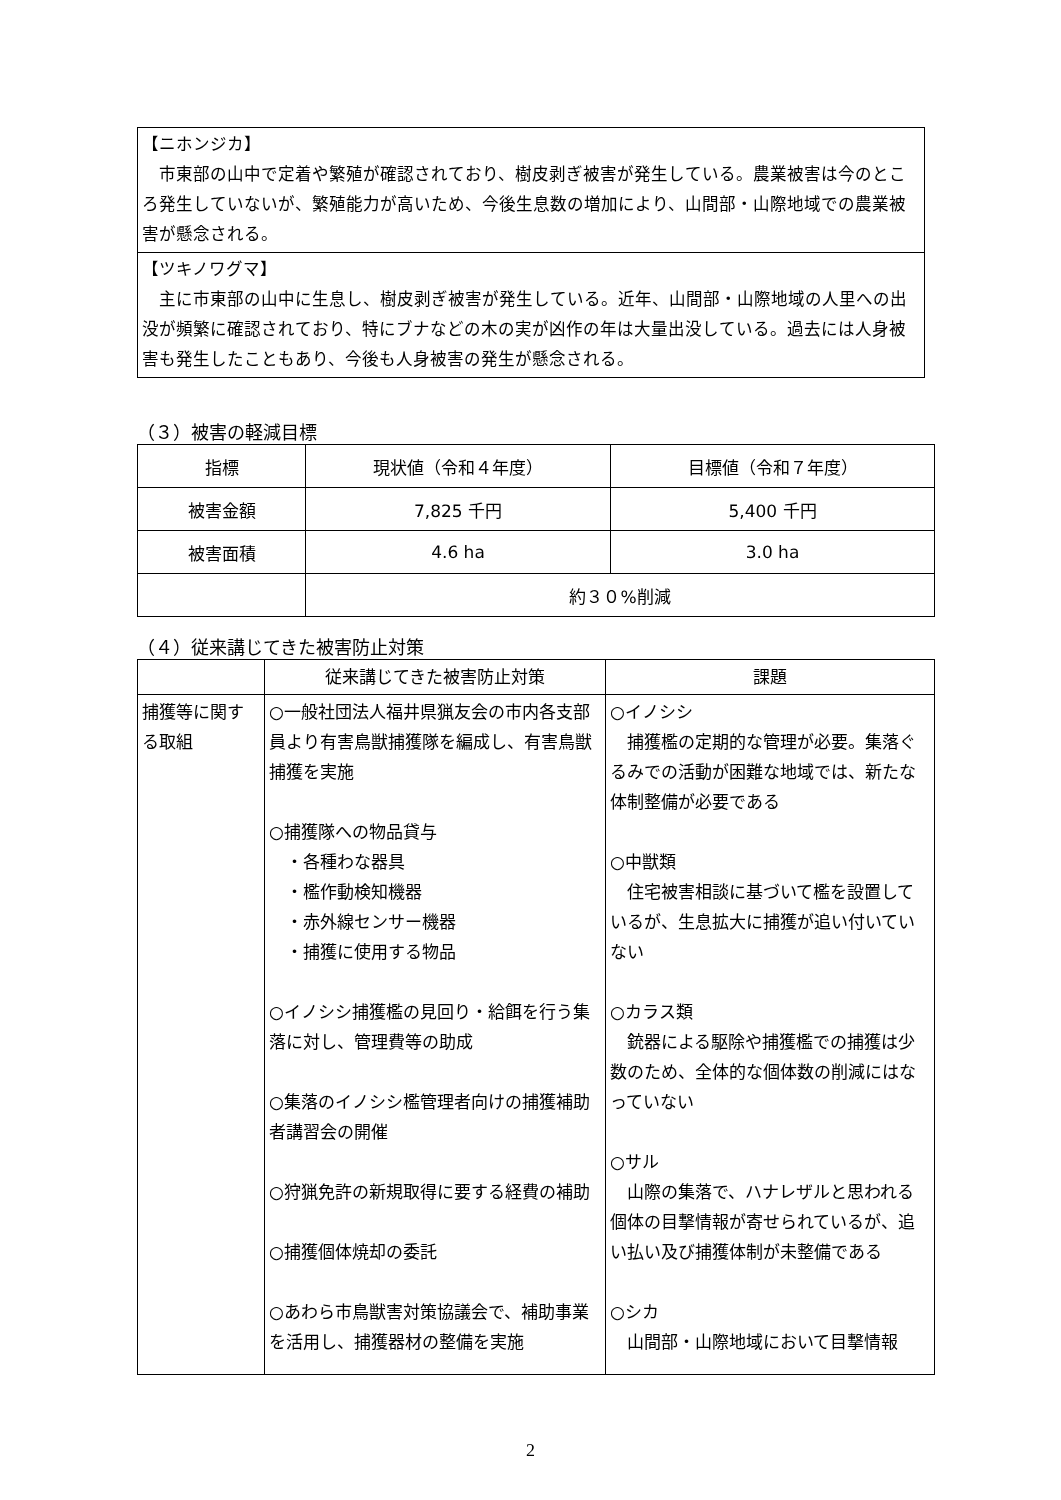【ニホンジカ】
　市東部の山中で定着や繁殖が確認されており、樹皮剥ぎ被害が発生している。農業被害は今のところ発生していないが、繁殖能力が高いため、今後生息数の増加により、山間部・山際地域での農業被害が懸念される。
【ツキノワグマ】
　主に市東部の山中に生息し、樹皮剥ぎ被害が発生している。近年、山間部・山際地域の人里への出没が頻繁に確認されており、特にブナなどの木の実が凶作の年は大量出没している。過去には人身被害も発生したこともあり、今後も人身被害の発生が懸念される。
（３）被害の軽減目標
| 指標 | 現状値（令和４年度） | 目標値（令和７年度） |
| --- | --- | --- |
| 被害金額 | 7,825 千円 | 5,400 千円 |
| 被害面積 | 4.6 ha | 3.0 ha |
| | 約３０%削減 | |
（４）従来講じてきた被害防止対策
| | 従来講じてきた被害防止対策 | 課題 |
| 捕獲等に関する取組 | ○一般社団法人福井県猟友会の市内各支部員より有害鳥獣捕獲隊を編成し、有害鳥獣捕獲を実施 ○捕獲隊への物品貸与 ・各種わな器具 ・檻作動検知機器 ・赤外線センサー機器 ・捕獲に使用する物品 ○イノシシ捕獲檻の見回り・給餌を行う集落に対し、管理費等の助成 ○集落のイノシシ檻管理者向けの捕獲補助者講習会の開催 ○狩猟免許の新規取得に要する経費の補助 ○捕獲個体焼却の委託 ○あわら市鳥獣害対策協議会で、補助事業を活用し、捕獲器材の整備を実施 | ○イノシシ 捕獲檻の定期的な管理が必要。集落ぐるみでの活動が困難な地域では、新たな体制整備が必要である ○中獣類 住宅被害相談に基づいて檻を設置しているが、生息拡大に捕獲が追い付いていない ○カラス類 銃器による駆除や捕獲檻での捕獲は少数のため、全体的な個体数の削減にはなっていない ○サル 山際の集落で、ハナレザルと思われる個体の目撃情報が寄せられているが、追い払い及び捕獲体制が未整備である ○シカ 山間部・山際地域において目撃情報 |
2